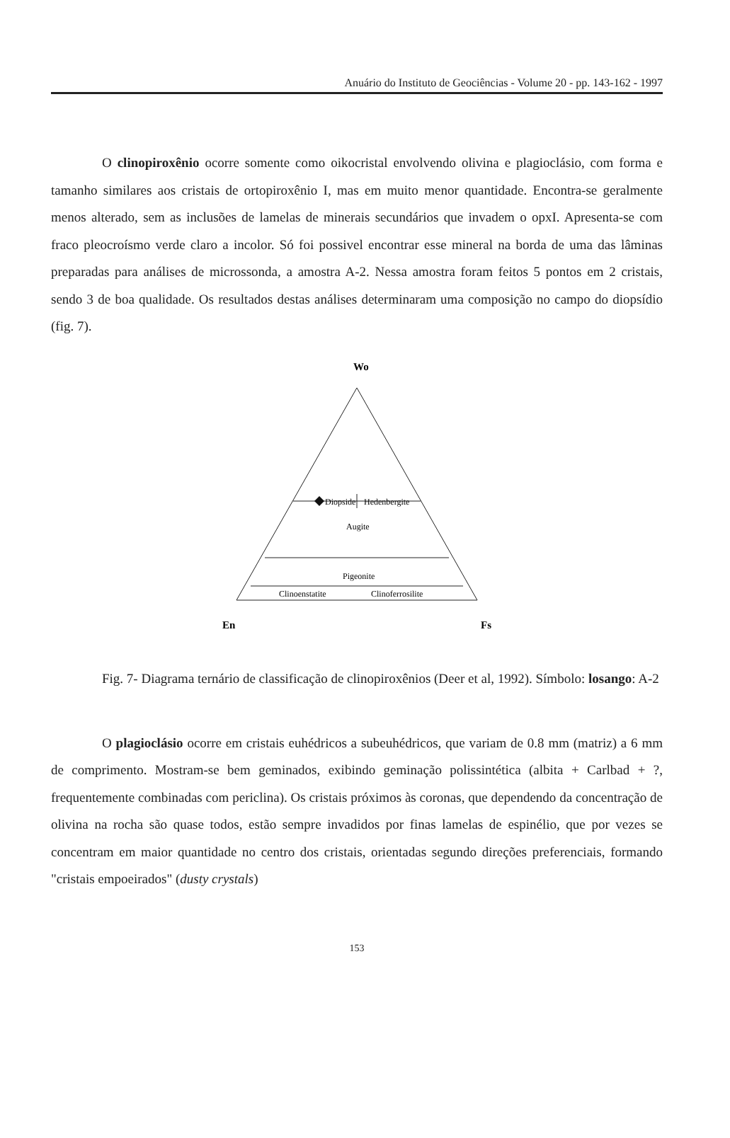Anuário do Instituto de Geociências - Volume 20 - pp. 143-162 - 1997
O clinopiroxênio ocorre somente como oikocristal envolvendo olivina e plagioclásio, com forma e tamanho similares aos cristais de ortopiroxênio I, mas em muito menor quantidade. Encontra-se geralmente menos alterado, sem as inclusões de lamelas de minerais secundários que invadem o opxI. Apresenta-se com fraco pleocroísmo verde claro a incolor. Só foi possivel encontrar esse mineral na borda de uma das lâminas preparadas para análises de microssonda, a amostra A-2. Nessa amostra foram feitos 5 pontos em 2 cristais, sendo 3 de boa qualidade. Os resultados destas análises determinaram uma composição no campo do diopsídio (fig. 7).
Wo
Diopside
Hedenbergite
Augite
Pigeonite
Clinoenstatite
Clinoferrosilite
En
Fs
Fig. 7- Diagrama ternário de classificação de clinopiroxênios (Deer et al, 1992). Símbolo: losango: A-2
O plagioclásio ocorre em cristais euhédricos a subeuhédricos, que variam de 0.8 mm (matriz) a 6 mm de comprimento. Mostram-se bem geminados, exibindo geminação polissintética (albita + Carlbad + ?, frequentemente combinadas com periclina). Os cristais próximos às coronas, que dependendo da concentração de olivina na rocha são quase todos, estão sempre invadidos por finas lamelas de espinélio, que por vezes se concentram em maior quantidade no centro dos cristais, orientadas segundo direções preferenciais, formando "cristais empoeirados" (dusty crystals)
153